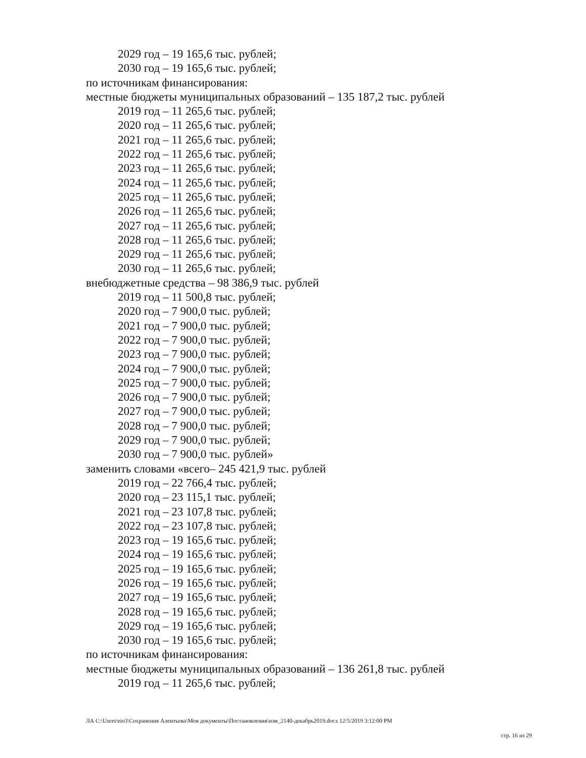2029 год – 19 165,6 тыс. рублей;
2030 год – 19 165,6 тыс. рублей;
по источникам финансирования:
местные бюджеты муниципальных образований – 135 187,2 тыс. рублей
2019 год – 11 265,6 тыс. рублей;
2020 год – 11 265,6 тыс. рублей;
2021 год – 11 265,6 тыс. рублей;
2022 год – 11 265,6 тыс. рублей;
2023 год – 11 265,6 тыс. рублей;
2024 год – 11 265,6 тыс. рублей;
2025 год – 11 265,6 тыс. рублей;
2026 год – 11 265,6 тыс. рублей;
2027 год – 11 265,6 тыс. рублей;
2028 год – 11 265,6 тыс. рублей;
2029 год – 11 265,6 тыс. рублей;
2030 год – 11 265,6 тыс. рублей;
внебюджетные средства – 98 386,9 тыс. рублей
2019 год – 11 500,8 тыс. рублей;
2020 год – 7 900,0 тыс. рублей;
2021 год – 7 900,0 тыс. рублей;
2022 год – 7 900,0 тыс. рублей;
2023 год – 7 900,0 тыс. рублей;
2024 год – 7 900,0 тыс. рублей;
2025 год – 7 900,0 тыс. рублей;
2026 год – 7 900,0 тыс. рублей;
2027 год – 7 900,0 тыс. рублей;
2028 год – 7 900,0 тыс. рублей;
2029 год – 7 900,0 тыс. рублей;
2030 год – 7 900,0 тыс. рублей»
заменить словами «всего– 245 421,9 тыс. рублей
2019 год – 22 766,4 тыс. рублей;
2020 год – 23 115,1 тыс. рублей;
2021 год – 23 107,8 тыс. рублей;
2022 год – 23 107,8 тыс. рублей;
2023 год – 19 165,6 тыс. рублей;
2024 год – 19 165,6 тыс. рублей;
2025 год – 19 165,6 тыс. рублей;
2026 год – 19 165,6 тыс. рублей;
2027 год – 19 165,6 тыс. рублей;
2028 год – 19 165,6 тыс. рублей;
2029 год – 19 165,6 тыс. рублей;
2030 год – 19 165,6 тыс. рублей;
по источникам финансирования:
местные бюджеты муниципальных образований – 136 261,8 тыс. рублей
2019 год – 11 265,6 тыс. рублей;
ЛА C:\Users\eio3\Сохранения Алентьева\Мои документы\Постановления\изм_2140-декабрь2019.docx 12/5/2019 3:12:00 PM
стр. 16 из 29